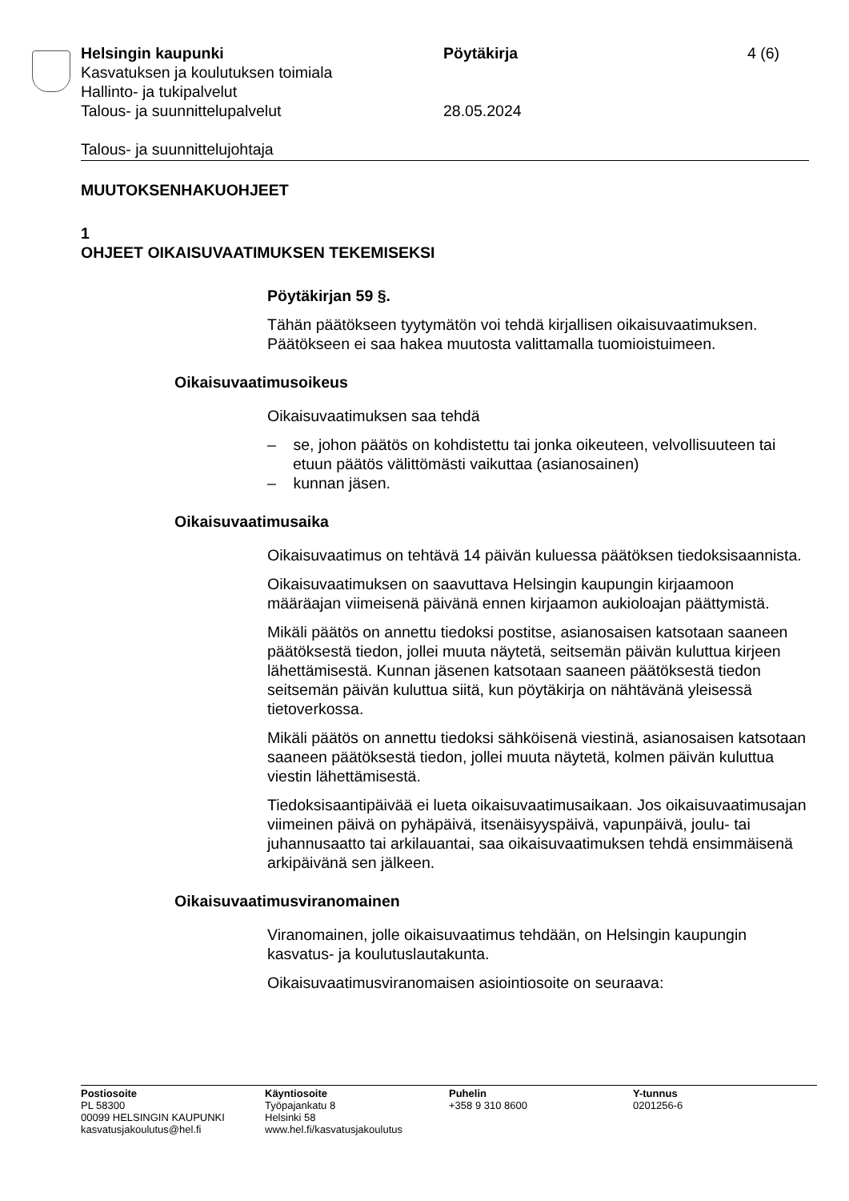Helsingin kaupunki Pöytäkirja 4 (6)
Kasvatuksen ja koulutuksen toimiala
Hallinto- ja tukipalvelut
Talous- ja suunnittelupalvelut 28.05.2024
Talous- ja suunnittelujohtaja
MUUTOKSENHAKUOHJEET
1
OHJEET OIKAISUVAATIMUKSEN TEKEMISEKSI
Pöytäkirjan 59 §.
Tähän päätökseen tyytymätön voi tehdä kirjallisen oikaisuvaatimuksen. Päätökseen ei saa hakea muutosta valittamalla tuomioistuimeen.
Oikaisuvaatimusoikeus
Oikaisuvaatimuksen saa tehdä
– se, johon päätös on kohdistettu tai jonka oikeuteen, velvollisuuteen tai etuun päätös välittömästi vaikuttaa (asianosainen)
– kunnan jäsen.
Oikaisuvaatimusaika
Oikaisuvaatimus on tehtävä 14 päivän kuluessa päätöksen tiedoksi­saannista.
Oikaisuvaatimuksen on saavuttava Helsingin kaupungin kirjaamoon määräajan viimeisenä päivänä ennen kirjaamon aukioloajan päättymis­tä.
Mikäli päätös on annettu tiedoksi postitse, asianosaisen katsotaan saaneen päätöksestä tiedon, jollei muuta näytetä, seitsemän päivän kuluttua kirjeen lähettämisestä. Kunnan jäsenen katsotaan saaneen päätöksestä tiedon seitsemän päivän kuluttua siitä, kun pöytäkirja on nähtävänä yleisessä tietoverkossa.
Mikäli päätös on annettu tiedoksi sähköisenä viestinä, asianosaisen katsotaan saaneen päätöksestä tiedon, jollei muuta näytetä, kolmen päivän kuluttua viestin lähettämisestä.
Tiedoksisaantipäivää ei lueta oikaisuvaatimusaikaan. Jos oikaisuvaati­musajan viimeinen päivä on pyhäpäivä, itsenäisyyspäivä, vapunpäivä, joulu- tai juhannusaatto tai arkilauantai, saa oikaisuvaatimuksen tehdä ensimmäisenä arkipäivänä sen jälkeen.
Oikaisuvaatimusviranomainen
Viranomainen, jolle oikaisuvaatimus tehdään, on Helsingin kaupungin kasvatus- ja koulutuslautakunta.
Oikaisuvaatimusviranomaisen asiointiosoite on seuraava:
Postiosoite
PL 58300
00099 HELSINGIN KAUPUNKI
kasvatusjakoulutus@hel.fi
Käyntiosoite
Työpajankatu 8
Helsinki 58
www.hel.fi/kasvatusjakoulutus
Puhelin
+358 9 310 8600
Y-tunnus
0201256-6